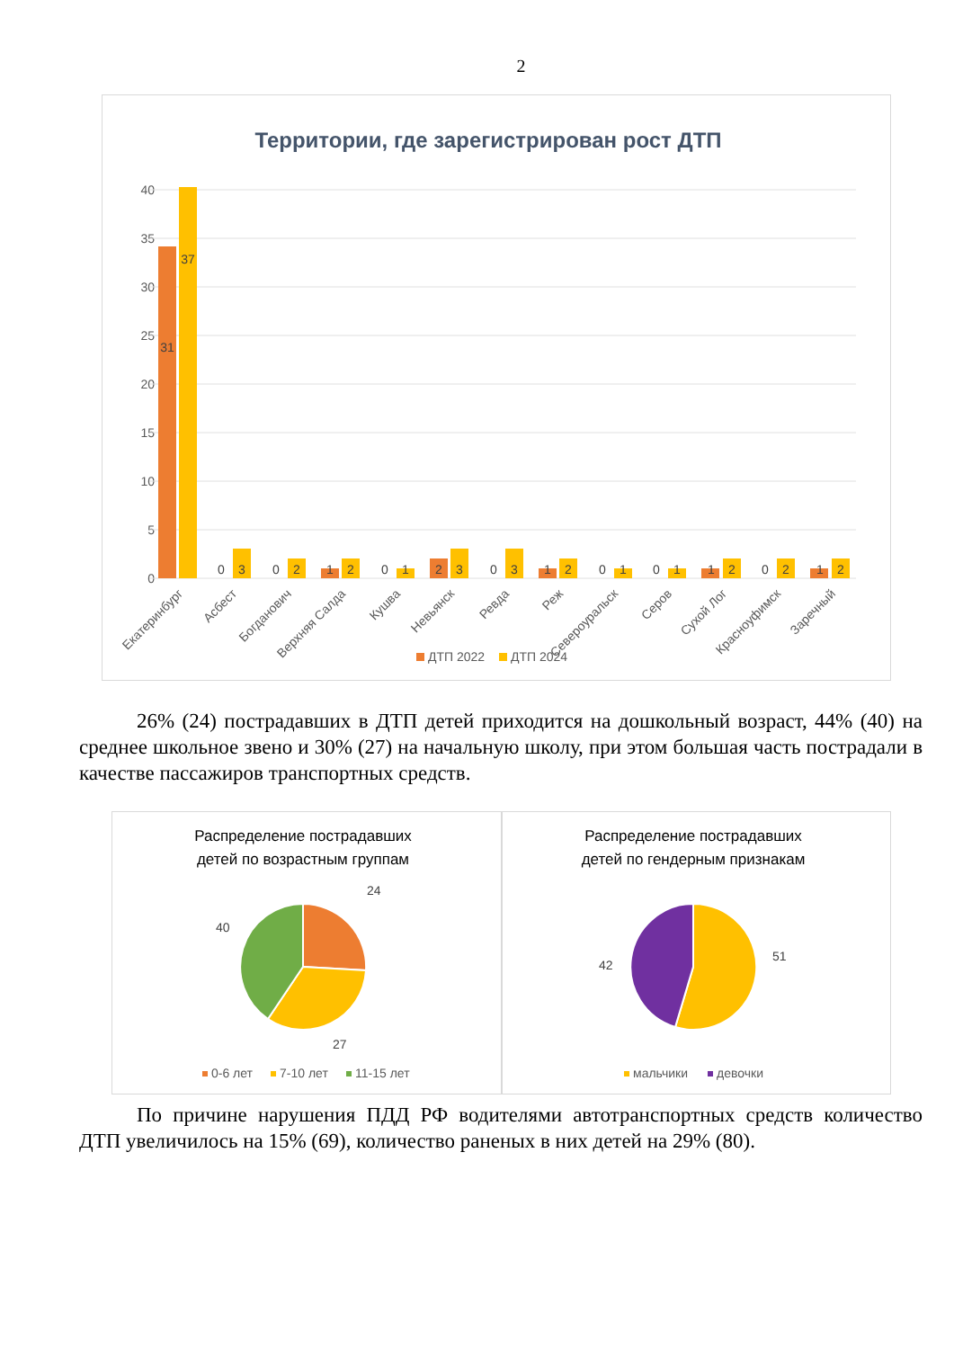2
Территории, где зарегистрирован рост ДТП
40
35
30
25
20
15
10
5
0
31
37
0
3
0
2
1
2
0
1
2
3
0
3
1
2
0
1
0
1
1
2
0
2
1
2
Екатеринбург
Асбест
Богданович
Верхняя Салда
Кушва
Невьянск
Ревда
Реж
Североуральск
Серов
Сухой Лог
Красноуфимск
Заречный
ДТП 2022
ДТП 2024
26% (24) пострадавших в ДТП детей приходится на дошкольный возраст, 44% (40) на среднее школьное звено и 30% (27) на начальную школу, при этом большая часть пострадали в качестве пассажиров транспортных средств.
Распределение пострадавших
детей по возрастным группам
24
40
27
0-6 лет
7-10 лет
11-15 лет
Распределение пострадавших
детей по гендерным признакам
51
42
мальчики
девочки
По причине нарушения ПДД РФ водителями автотранспортных средств количество ДТП увеличилось на 15% (69), количество раненых в них детей на 29% (80).